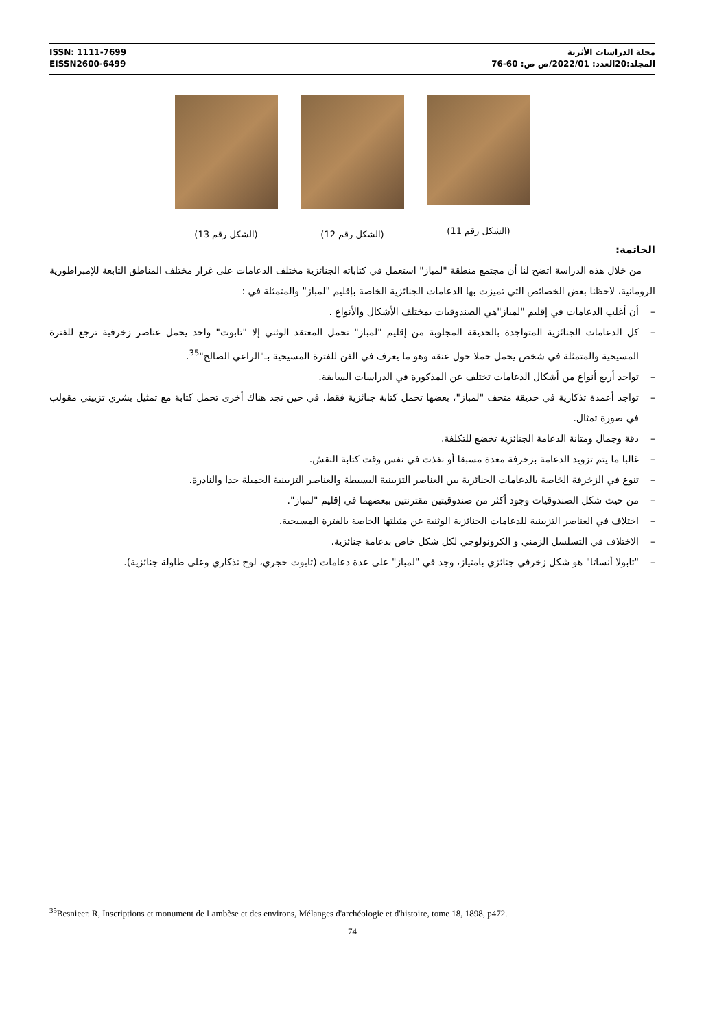ISSN: 1111-7699
EISSN2600-6499
مجلة الدراسات الأثرية
المجلد:20العدد: 2022/01/ص ص: 60-76
(الشكل رقم 11) (الشكل رقم 12) (الشكل رقم 13)
الخاتمة:
من خلال هذه الدراسة اتضح لنا أن مجتمع منطقة "لمباز" استعمل في كتاباته الجنائزية مختلف الدعامات على غرار مختلف المناطق التابعة للإمبراطورية الرومانية، لاحظنا بعض الخصائص التي تميزت بها الدعامات الجنائزية الخاصة بإقليم "لمباز" والمتمثلة في :
– أن أغلب الدعامات في إقليم "لمباز"هي الصندوقيات بمختلف الأشكال والأنواع .
– كل الدعامات الجنائزية المتواجدة بالحديقة المجلوبة من إقليم "لمباز" تحمل المعتقد الوثني إلا "تابوت" واحد يحمل عناصر زخرفية ترجع للفترة المسيحية والمتمثلة في شخص يحمل حملا حول عنقه وهو ما يعرف في الفن للفترة المسيحية بـ"الراعي الصالح"<sup>35</sup>.
– تواجد أربع أنواع من أشكال الدعامات تختلف عن المذكورة في الدراسات السابقة.
– تواجد أعمدة تذكارية في حديقة متحف "لمباز"، بعضها تحمل كتابة جنائزية فقط، في حين نجد هناك أخرى تحمل كتابة مع تمثيل بشري تزييني مقولب في صورة تمثال.
– دقة وجمال ومتانة الدعامة الجنائزية تخضع للتكلفة.
– غالبا ما يتم تزويد الدعامة بزخرفة معدة مسبقا أو نفذت في نفس وقت كتابة النقش.
– تنوع في الزخرفة الخاصة بالدعامات الجنائزية بين العناصر التزيينية البسيطة والعناصر التزيينية الجميلة جدا والنادرة.
– من حيث شكل الصندوقيات وجود أكثر من صندوقيتين مقترنتين ببعضهما في إقليم "لمباز".
– اختلاف في العناصر التزيينية للدعامات الجنائزية الوثنية عن مثيلتها الخاصة بالفترة المسيحية.
– الاختلاف في التسلسل الزمني و الكرونولوجي لكل شكل خاص بدعامة جنائزية.
– "تابولا أنساتا" هو شكل زخرفي جنائزي بامتياز، وجد في "لمباز" على عدة دعامات (تابوت حجري، لوح تذكاري وعلى طاولة جنائزية).
<sup>35</sup> Besnieer. R, Inscriptions et monument de Lambèse et des environs, Mélanges d'archéologie et d'histoire, tome 18, 1898, p472.
74